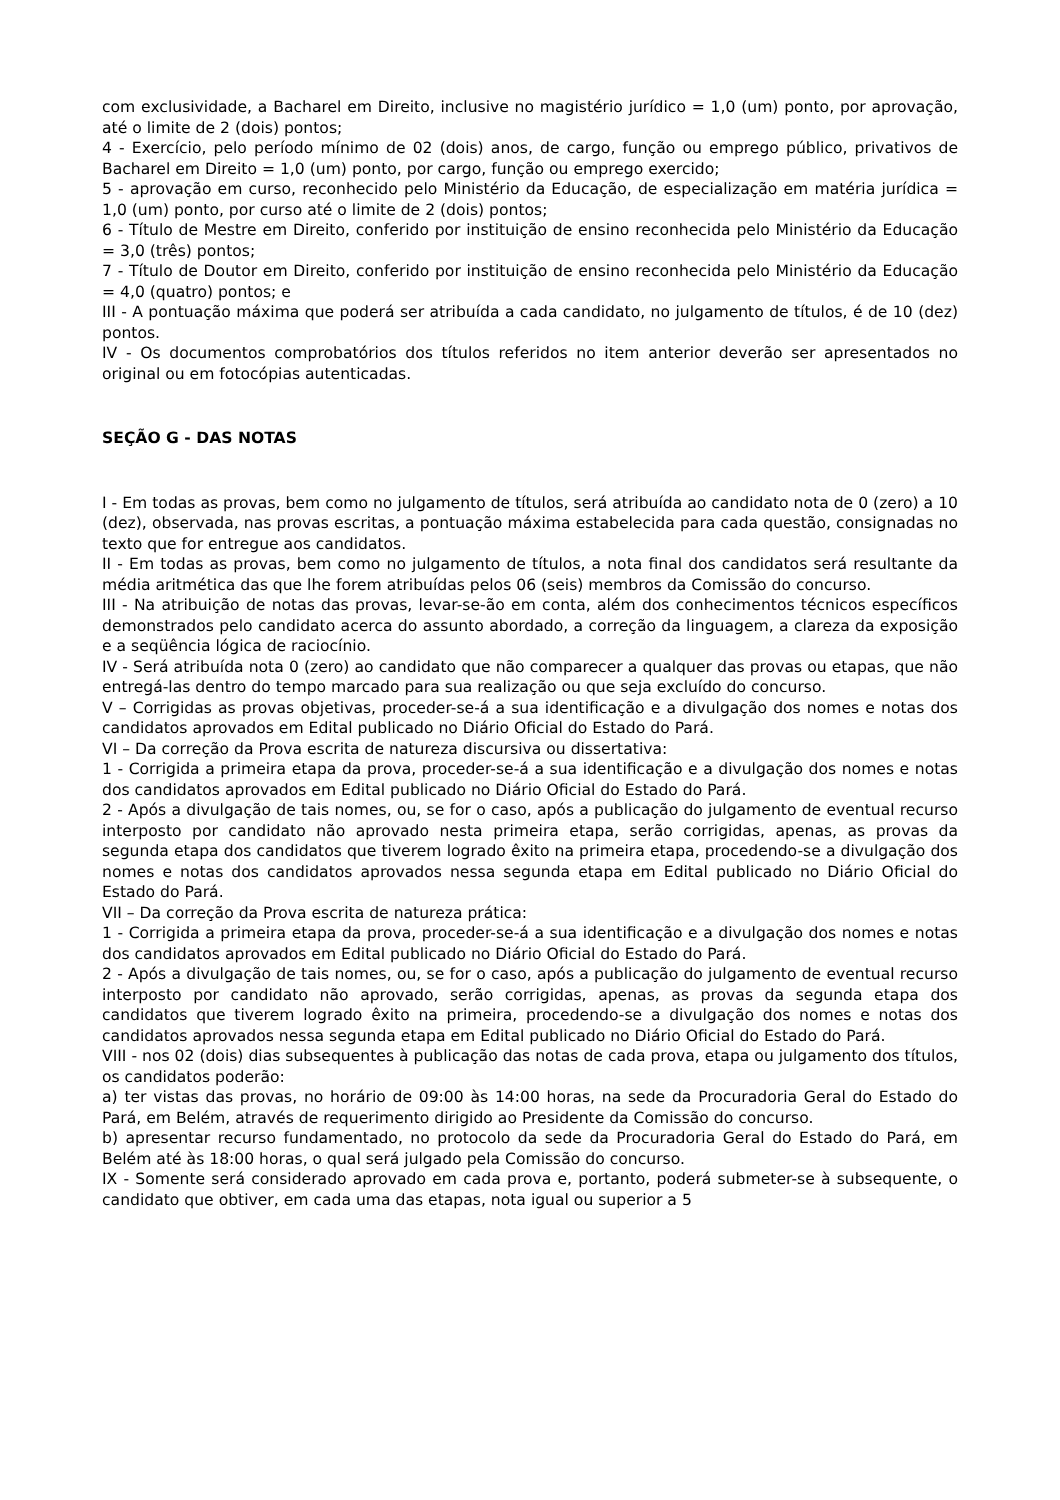com exclusividade, a Bacharel em Direito, inclusive no magistério jurídico = 1,0 (um) ponto, por aprovação, até o limite de 2 (dois) pontos;
4 - Exercício, pelo período mínimo de 02 (dois) anos, de cargo, função ou emprego público, privativos de Bacharel em Direito = 1,0 (um) ponto, por cargo, função ou emprego exercido;
5 - aprovação em curso, reconhecido pelo Ministério da Educação, de especialização em matéria jurídica = 1,0 (um) ponto, por curso até o limite de 2 (dois) pontos;
6 - Título de Mestre em Direito, conferido por instituição de ensino reconhecida pelo Ministério da Educação = 3,0 (três) pontos;
7 - Título de Doutor em Direito, conferido por instituição de ensino reconhecida pelo Ministério da Educação = 4,0 (quatro) pontos; e
III - A pontuação máxima que poderá ser atribuída a cada candidato, no julgamento de títulos, é de 10 (dez) pontos.
IV - Os documentos comprobatórios dos títulos referidos no item anterior deverão ser apresentados no original ou em fotocópias autenticadas.
SEÇÃO G - DAS NOTAS
I - Em todas as provas, bem como no julgamento de títulos, será atribuída ao candidato nota de 0 (zero) a 10 (dez), observada, nas provas escritas, a pontuação máxima estabelecida para cada questão, consignadas no texto que for entregue aos candidatos.
II - Em todas as provas, bem como no julgamento de títulos, a nota final dos candidatos será resultante da média aritmética das que lhe forem atribuídas pelos 06 (seis) membros da Comissão do concurso.
III - Na atribuição de notas das provas, levar-se-ão em conta, além dos conhecimentos técnicos específicos demonstrados pelo candidato acerca do assunto abordado, a correção da linguagem, a clareza da exposição e a seqüência lógica de raciocínio.
IV - Será atribuída nota 0 (zero) ao candidato que não comparecer a qualquer das provas ou etapas, que não entregá-las dentro do tempo marcado para sua realização ou que seja excluído do concurso.
V – Corrigidas as provas objetivas, proceder-se-á a sua identificação e a divulgação dos nomes e notas dos candidatos aprovados em Edital publicado no Diário Oficial do Estado do Pará.
VI – Da correção da Prova escrita de natureza discursiva ou dissertativa:
1 - Corrigida a primeira etapa da prova, proceder-se-á a sua identificação e a divulgação dos nomes e notas dos candidatos aprovados em Edital publicado no Diário Oficial do Estado do Pará.
2 - Após a divulgação de tais nomes, ou, se for o caso, após a publicação do julgamento de eventual recurso interposto por candidato não aprovado nesta primeira etapa, serão corrigidas, apenas, as provas da segunda etapa dos candidatos que tiverem logrado êxito na primeira etapa, procedendo-se a divulgação dos nomes e notas dos candidatos aprovados nessa segunda etapa em Edital publicado no Diário Oficial do Estado do Pará.
VII – Da correção da Prova escrita de natureza prática:
1 - Corrigida a primeira etapa da prova, proceder-se-á a sua identificação e a divulgação dos nomes e notas dos candidatos aprovados em Edital publicado no Diário Oficial do Estado do Pará.
2 - Após a divulgação de tais nomes, ou, se for o caso, após a publicação do julgamento de eventual recurso interposto por candidato não aprovado, serão corrigidas, apenas, as provas da segunda etapa dos candidatos que tiverem logrado êxito na primeira, procedendo-se a divulgação dos nomes e notas dos candidatos aprovados nessa segunda etapa em Edital publicado no Diário Oficial do Estado do Pará.
VIII - nos 02 (dois) dias subsequentes à publicação das notas de cada prova, etapa ou julgamento dos títulos, os candidatos poderão:
a) ter vistas das provas, no horário de 09:00 às 14:00 horas, na sede da Procuradoria Geral do Estado do Pará, em Belém, através de requerimento dirigido ao Presidente da Comissão do concurso.
b) apresentar recurso fundamentado, no protocolo da sede da Procuradoria Geral do Estado do Pará, em Belém até às 18:00 horas, o qual será julgado pela Comissão do concurso.
IX - Somente será considerado aprovado em cada prova e, portanto, poderá submeter-se à subsequente, o candidato que obtiver, em cada uma das etapas, nota igual ou superior a 5